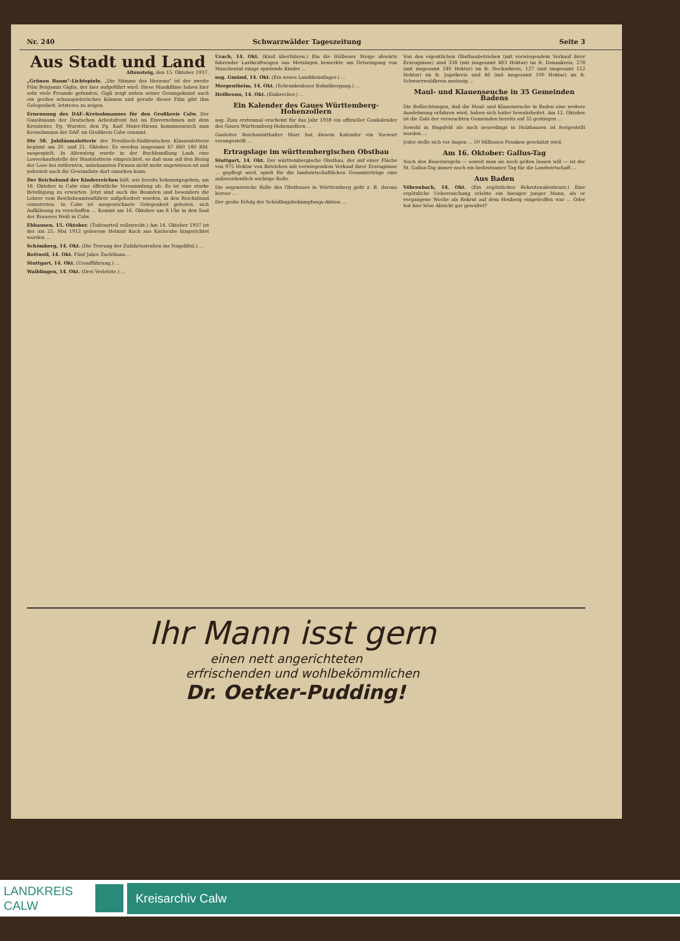Nr. 240 Schwarzwälder Tageszeitung Seite 3
Aus Stadt und Land
Altensteig, den 15. Oktober 1937.
„Grünen Baum"-Lichtspiele. „Die Stimme des Herzens" ist der zweite Film Benjamin Giglis, der hier aufgeführt wird. Diese Musikfilme haben hier sehr viele Freunde gefunden. Gigli zeigt neben seiner Gesangskunst auch ein großes schauspielerisches Können und gerade dieser Film gibt ihm Gelegenheit, letzteres zu zeigen.
Ernennung des DAF.-Kreisobmannes für den Großkreis Calw. Der Gauobmann der Deutschen Arbeitsfront hat im Einvernehmen mit dem Kreisleiter, Pg. Wurster, den Pg. Karl Maier-Hirsau kommissarisch zum Kreisobmann der DAF. im Großkreis Calw ernannt.
Die 50. Jubiläumslotterie der Preußisch-Süddeutschen Klassenlotterie beginnt am 20. und 21. Oktober. Es werden insgesamt 67 660 180 RM. ausgespielt. In Altensteig wurde in der Buchhandlung Lauk eine Losverkaufsstelle der Staatslotterie eingerichtet, so daß man auf den Bezug der Lose bei entfernten, unbekannten Firmen nicht mehr angewiesen ist und jederzeit auch die Gewinnliste dort einsehen kann.
Der Reichsbund der Kinderreichen hält, wie bereits bekanntgegeben, am 16. Oktober in Calw eine öffentliche Versammlung ab. Es ist eine starke Beteiligung zu erwarten. Jetzt sind auch die Beamten und besonders die Lehrer vom Reichsbeamtenführer aufgefordert worden, in den Reichsbund einzutreten. In Calw ist ausgezeichnete Gelegenheit geboten, sich Aufklärung zu verschaffen ... Kommt am 16. Oktober um 8 Uhr in den Saal der Brauerei Weiß in Calw.
Ebhausen, 15. Oktober. (Todesurteil vollstreckt.) Am 14. Oktober 1937 ist der am 25. Mai 1912 geborene Helmut Kuch aus Karlsruhe hingerichtet worden ...
Schömberg, 14. Okt. (Die Teerung der Zufahrtsstraßen ins Nagoldtal.) ...
Rottweil, 14. Okt. Fünf Jahre Zuchthaus ...
Stuttgart, 14. Okt. (Uraufführung.) ...
Waiblingen, 14. Okt. (Drei Verletzte.) ...
Urach, 14. Okt. (Kind überfahren.) Ein die Hülbener Steige abwärts fahrender Lastkraftwagen aus Metzingen bemerkte am Ortseingang von Mauchental einige spielende Kinder ...
nsg. Gmünd, 14. Okt. (Ein neues Landdienstlager.) ...
Mergentheim, 14. Okt. (Schrankenloser Bahnübergang.) ...
Heilbronn, 14. Okt. (Einbrecher.) ...
Ein Kalender des Gaues Württemberg-Hohenzollern
nsg. Zum erstenmal erscheint für das Jahr 1938 ein offizieller Gaukalender des Gaues Württemberg-Hohenzollern ...
Gauleiter Reichsstatthalter Murr hat diesem Kalender ein Vorwort vorangestellt ...
Ertragslage im württembergischen Obstbau
Stuttgart, 14. Okt. Der württembergische Obstbau, der auf einer Fläche von 975 Hektar von Betrieben mit vorwiegendem Verkauf ihrer Erzeugnisse ... gepflegt wird, spielt für die landwirtschaftlichen Gesamterträge eine außerordentlich wichtige Rolle.
Die segensreiche Rolle des Obstbaues in Württemberg geht z. B. daraus hervor ...
Der große Erfolg der Schädlingsbekämpfungs-Aktion ...
Von den eigentlichen Obstbaubetrieben (mit vorwiegendem Verkauf ihrer Erzeugnisse) sind 338 (mit insgesamt 483 Hektar) im fr. Donaukreis, 278 (mit insgesamt 240 Hektar) im fr. Neckarkreis, 127 (mit insgesamt 152 Hektar) im fr. Jagstkreis und 46 (mit insgesamt 100 Hektar) im fr. Schwarzwaldkreis ansässig ...
Maul- und Klauenseuche in 35 Gemeinden Badens
Die Befürchtungen, daß die Maul- und Klauenseuche in Baden eine weitere Ausdehnung erfahren wird, haben sich leider bewahrheitet. Am 12. Oktober ist die Zahl der verseuchten Gemeinden bereits auf 35 gestiegen ...
Sowohl in Hagsfeld als auch neuerdings in Holzhausen ist festgestellt worden ...
Jeder stelle sich vor Augen ... 50 Millionen Franken geschätzt wird.
Am 16. Oktober: Gallus-Tag
Nach den Bauernregeln — soweit man sie noch gelten lassen will — ist der St. Gallus-Tag immer noch ein bedeutsamer Tag für die Landwirtschaft ...
Aus Baden
Vöhrenbach, 14. Okt. (Ein ergötzliches Rekrutenabenteuer.) Eine ergötzliche Ueberraschung erlebte ein hiesiger junger Mann, als er vergangene Woche als Rekrut auf dem Heuberg eingetroffen war ... Oder hat hier böse Absicht gar gewaltet?
Ihr Mann isst gern
einen nett angerichteten
erfrischenden und wohlbekömmlichen
Dr. Oetker-Pudding!
LANDKREIS
CALW
Kreisarchiv Calw